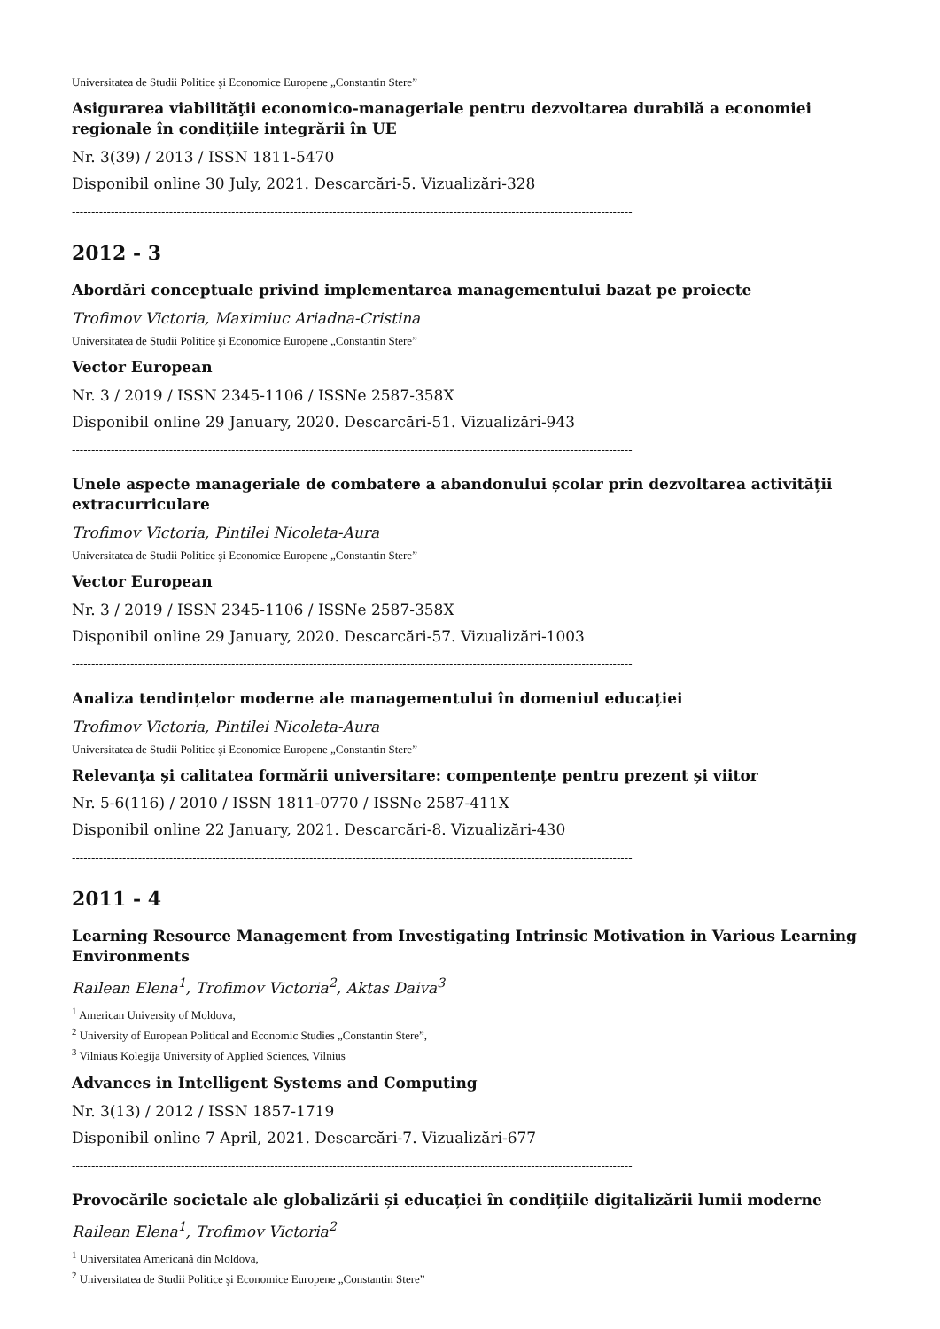Universitatea de Studii Politice şi Economice Europene „Constantin Stere”
Asigurarea viabilităţii economico-manageriale pentru dezvoltarea durabilă a economiei regionale în condiţiile integrării în UE
Nr. 3(39) / 2013 / ISSN 1811-5470
Disponibil online 30 July, 2021. Descarcări-5. Vizualizări-328
------------------------------------------------------------------------------------------------------------------------------------------------
2012 - 3
Abordări conceptuale privind implementarea managementului bazat pe proiecte
Trofimov Victoria, Maximiuc Ariadna-Cristina
Universitatea de Studii Politice şi Economice Europene „Constantin Stere”
Vector European
Nr. 3 / 2019 / ISSN 2345-1106 / ISSNe 2587-358X
Disponibil online 29 January, 2020. Descarcări-51. Vizualizări-943
------------------------------------------------------------------------------------------------------------------------------------------------
Unele aspecte manageriale de combatere a abandonului școlar prin dezvoltarea activității extracurriculare
Trofimov Victoria, Pintilei Nicoleta-Aura
Universitatea de Studii Politice şi Economice Europene „Constantin Stere”
Vector European
Nr. 3 / 2019 / ISSN 2345-1106 / ISSNe 2587-358X
Disponibil online 29 January, 2020. Descarcări-57. Vizualizări-1003
------------------------------------------------------------------------------------------------------------------------------------------------
Analiza tendințelor moderne ale managementului în domeniul educației
Trofimov Victoria, Pintilei Nicoleta-Aura
Universitatea de Studii Politice şi Economice Europene „Constantin Stere”
Relevanța și calitatea formării universitare: compentențe pentru prezent și viitor
Nr. 5-6(116) / 2010 / ISSN 1811-0770 / ISSNe 2587-411X
Disponibil online 22 January, 2021. Descarcări-8. Vizualizări-430
------------------------------------------------------------------------------------------------------------------------------------------------
2011 - 4
Learning Resource Management from Investigating Intrinsic Motivation in Various Learning Environments
Railean Elena<sup>1</sup>, Trofimov Victoria<sup>2</sup>, Aktas Daiva<sup>3</sup>
<sup>1</sup> American University of Moldova,
<sup>2</sup> University of European Political and Economic Studies „Constantin Stere”,
<sup>3</sup> Vilniaus Kolegija University of Applied Sciences, Vilnius
Advances in Intelligent Systems and Computing
Nr. 3(13) / 2012 / ISSN 1857-1719
Disponibil online 7 April, 2021. Descarcări-7. Vizualizări-677
------------------------------------------------------------------------------------------------------------------------------------------------
Provocările societale ale globalizării și educației în condițiile digitalizării lumii moderne
Railean Elena<sup>1</sup>, Trofimov Victoria<sup>2</sup>
<sup>1</sup> Universitatea Americană din Moldova,
<sup>2</sup> Universitatea de Studii Politice şi Economice Europene „Constantin Stere”